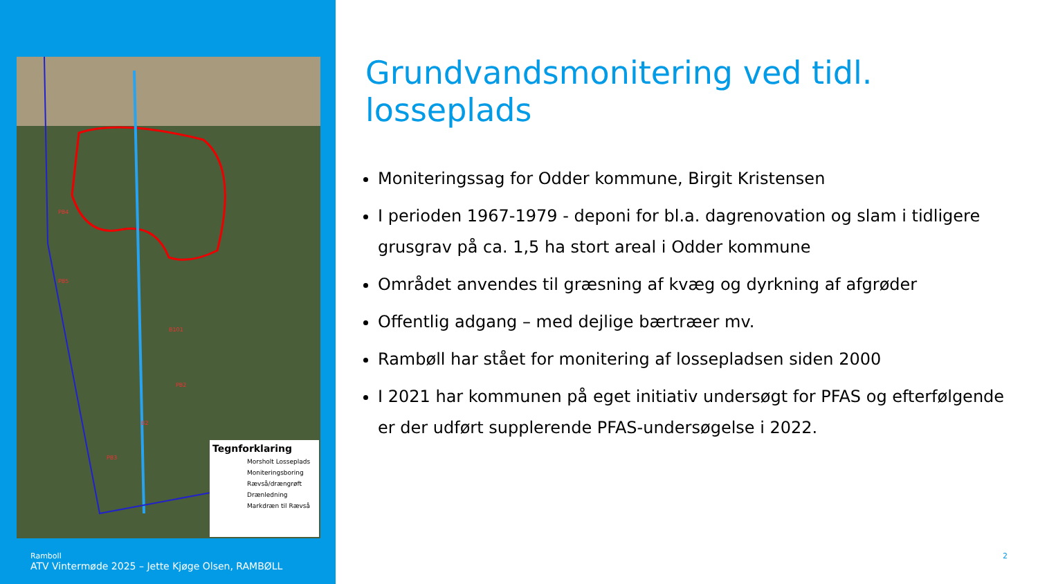PB4
PB5
B101
PB2
B2
PB3
Tegnforklaring
Morsholt Losseplads
Moniteringsboring
Rævså/drængrøft
Drænledning
Markdræn til Rævså
Ramboll
ATV Vintermøde 2025 – Jette Kjøge Olsen, RAMBØLL
Grundvandsmonitering ved tidl. losseplads
Moniteringssag for Odder kommune, Birgit Kristensen
I perioden 1967-1979 - deponi for bl.a. dagrenovation og slam i tidligere grusgrav på ca. 1,5 ha stort areal i Odder kommune
Området anvendes til græsning af kvæg og dyrkning af afgrøder
Offentlig adgang – med dejlige bærtræer mv.
Rambøll har stået for monitering af lossepladsen siden 2000
I 2021 har kommunen på eget initiativ undersøgt for PFAS og efterfølgende er der udført supplerende PFAS-undersøgelse i 2022.
2